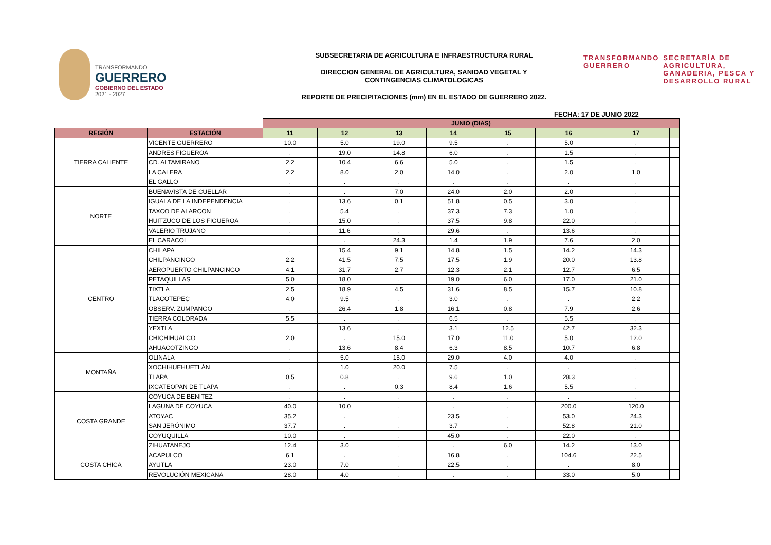TRANSFORMANDO
GUERRERO
GOBIERNO DEL ESTADO
2021 - 2027
SUBSECRETARIA DE AGRICULTURA E INFRAESTRUCTURA RURAL
DIRECCION GENERAL DE AGRICULTURA, SANIDAD VEGETAL Y
CONTINGENCIAS CLIMATOLOGICAS
REPORTE DE PRECIPITACIONES (mm) EN EL ESTADO DE GUERRERO 2022.
TRANSFORMANDO
GUERRERO
SECRETARÍA DE
AGRICULTURA,
GANADERIA, PESCA Y
DESARROLLO RURAL
| FECHA: 17 DE JUNIO 2022 | | | | | | | | | |
| | | JUNIO (DIAS) | | | | | | | |
| REGIÓN | ESTACIÓN | 11 | 12 | 13 | 14 | 15 | 16 | 17 | |
| TIERRA CALIENTE | VICENTE GUERRERO | 10.0 | 5.0 | 19.0 | 9.5 | . | 5.0 | . | |
| | ANDRES FIGUEROA | . | 19.0 | 14.8 | 6.0 | . | 1.5 | . | |
| | CD. ALTAMIRANO | 2.2 | 10.4 | 6.6 | 5.0 | . | 1.5 | . | |
| | LA CALERA | 2.2 | 8.0 | 2.0 | 14.0 | . | 2.0 | 1.0 | |
| | EL GALLO | . | . | . | . | . | . | . | |
| NORTE | BUENAVISTA DE CUELLAR | . | . | 7.0 | 24.0 | 2.0 | 2.0 | . | |
| | IGUALA DE LA INDEPENDENCIA | . | 13.6 | 0.1 | 51.8 | 0.5 | 3.0 | . | |
| | TAXCO DE ALARCON | . | 5.4 | . | 37.3 | 7.3 | 1.0 | . | |
| | HUITZUCO DE LOS FIGUEROA | . | 15.0 | . | 37.5 | 9.8 | 22.0 | . | |
| | VALERIO TRUJANO | . | 11.6 | . | 29.6 | . | 13.6 | . | |
| | EL CARACOL | . | . | 24.3 | 1.4 | 1.9 | 7.6 | 2.0 | |
| CENTRO | CHILAPA | . | 15.4 | 9.1 | 14.8 | 1.5 | 14.2 | 14.3 | |
| | CHILPANCINGO | 2.2 | 41.5 | 7.5 | 17.5 | 1.9 | 20.0 | 13.8 | |
| | AEROPUERTO CHILPANCINGO | 4.1 | 31.7 | 2.7 | 12.3 | 2.1 | 12.7 | 6.5 | |
| | PETAQUILLAS | 5.0 | 18.0 | . | 19.0 | 6.0 | 17.0 | 21.0 | |
| | TIXTLA | 2.5 | 18.9 | 4.5 | 31.6 | 8.5 | 15.7 | 10.8 | |
| | TLACOTEPEC | 4.0 | 9.5 | . | 3.0 | . | . | 2.2 | |
| | OBSERV. ZUMPANGO | . | 26.4 | 1.8 | 16.1 | 0.8 | 7.9 | 2.6 | |
| | TIERRA COLORADA | 5.5 | . | . | 6.5 | . | 5.5 | . | |
| | YEXTLA | . | 13.6 | . | 3.1 | 12.5 | 42.7 | 32.3 | |
| | CHICHIHUALCO | 2.0 | . | 15.0 | 17.0 | 11.0 | 5.0 | 12.0 | |
| | AHUACOTZINGO | . | 13.6 | 8.4 | 6.3 | 8.5 | 10.7 | 6.8 | |
| MONTAÑA | OLINALA | . | 5.0 | 15.0 | 29.0 | 4.0 | 4.0 | . | |
| | XOCHIHUEHUETLÁN | . | 1.0 | 20.0 | 7.5 | . | . | . | |
| | TLAPA | 0.5 | 0.8 | . | 9.6 | 1.0 | 28.3 | . | |
| | IXCATEOPAN DE TLAPA | . | . | 0.3 | 8.4 | 1.6 | 5.5 | . | |
| COSTA GRANDE | COYUCA DE BENITEZ | . | . | . | . | . | . | . | |
| | LAGUNA DE COYUCA | 40.0 | 10.0 | . | . | . | 200.0 | 120.0 | |
| | ATOYAC | 35.2 | . | . | 23.5 | . | 53.0 | 24.3 | |
| | SAN JERÓNIMO | 37.7 | . | . | 3.7 | . | 52.8 | 21.0 | |
| | COYUQUILLA | 10.0 | . | . | 45.0 | . | 22.0 | . | |
| | ZIHUATANEJO | 12.4 | 3.0 | . | . | 6.0 | 14.2 | 13.0 | |
| COSTA CHICA | ACAPULCO | 6.1 | . | . | 16.8 | . | 104.6 | 22.5 | |
| | AYUTLA | 23.0 | 7.0 | . | 22.5 | . | . | 8.0 | |
| | REVOLUCIÓN MEXICANA | 28.0 | 4.0 | . | . | . | 33.0 | 5.0 | |